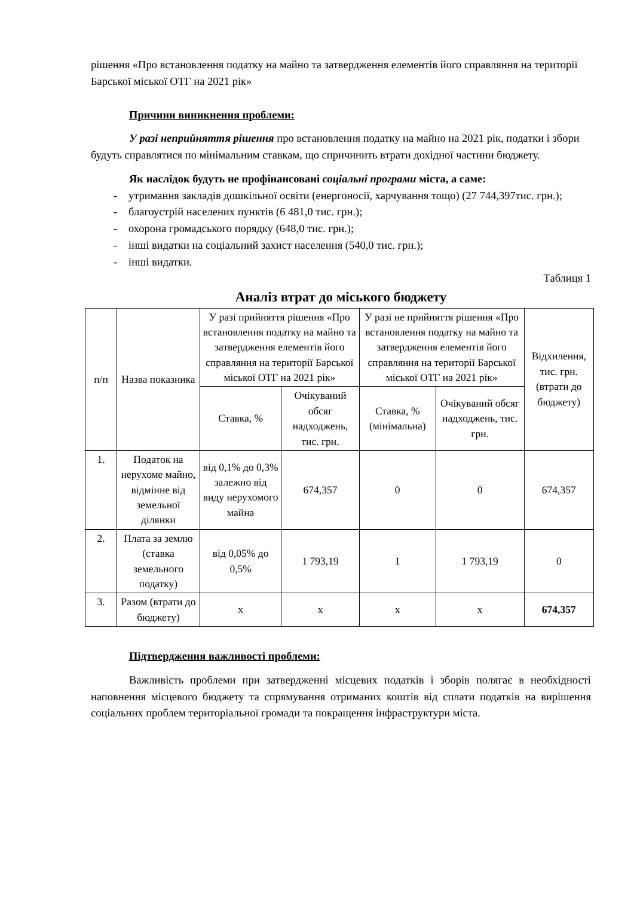рішення «Про встановлення податку на майно та затвердження елементів його справляння на території Барської міської ОТГ на 2021 рік»
Причини виникнення проблеми:
У разі неприйняття рішення про встановлення податку на майно на 2021 рік, податки і збори будуть справлятися по мінімальним ставкам, що спричинить втрати дохідної частини бюджету.
Як наслідок будуть не профінансовані соціальні програми міста, а саме:
- утримання закладів дошкільної освіти (енергоносії, харчування тощо) (27 744,397тис. грн.);
- благоустрій населених пунктів (6 481,0 тис. грн.);
- охорона громадського порядку (648,0 тис. грн.);
- інші видатки на соціальний захист населення (540,0 тис. грн.);
- інші видатки.
Таблиця 1
Аналіз втрат до міського бюджету
| п/п | Назва показника | У разі прийняття рішення «Про встановлення податку на майно та затвердження елементів його справляння на території Барської міської ОТГ на 2021 рік» | | У разі не прийняття рішення «Про встановлення податку на майно та затвердження елементів його справляння на території Барської міської ОТГ на 2021 рік» | | Відхилення, тис. грн. (втрати до бюджету) |
| --- | --- | --- | --- | --- | --- | --- |
| | | Ставка, % | Очікуваний обсяг надходжень, тис. грн. | Ставка, % (мінімальна) | Очікуваний обсяг надходжень, тис. грн. | |
| 1. | Податок на нерухоме майно, відмінне від земельної ділянки | від 0,1% до 0,3% залежно від виду нерухомого майна | 674,357 | 0 | 0 | 674,357 |
| 2. | Плата за землю (ставка земельного податку) | від 0,05% до 0,5% | 1 793,19 | 1 | 1 793,19 | 0 |
| 3. | Разом (втрати до бюджету) | х | х | х | х | 674,357 |
Підтвердження важливості проблеми:
Важливість проблеми при затвердженні місцевих податків і зборів полягає в необхідності наповнення місцевого бюджету та спрямування отриманих коштів від сплати податків на вирішення соціальних проблем територіальної громади та покращення інфраструктури міста.